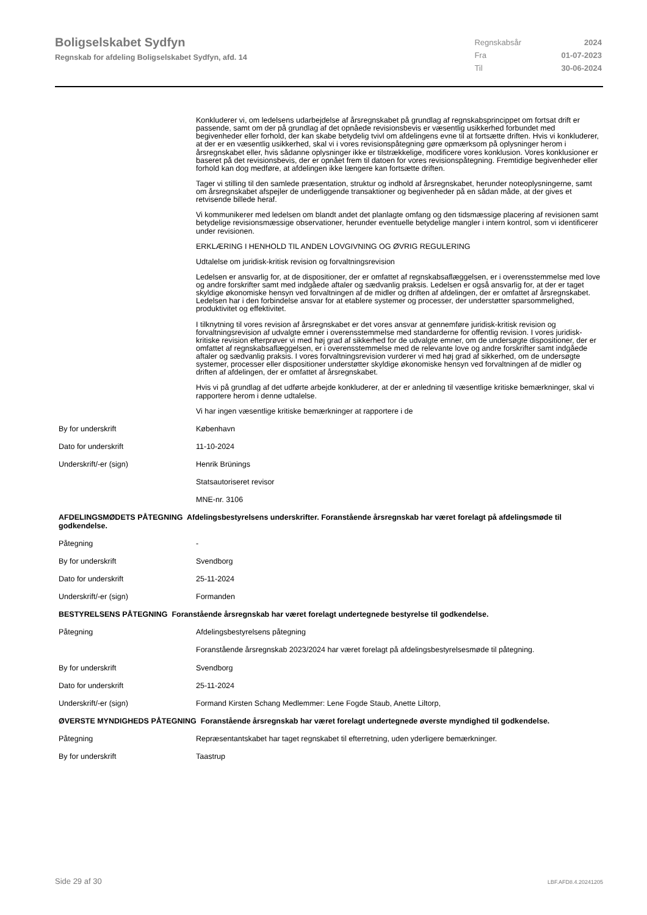Boligselskabet Sydfyn
Regnskab for afdeling Boligselskabet Sydfyn, afd. 14
| Regnskabsår | 2024 |
| Fra | 01-07-2023 |
| Til | 30-06-2024 |
Konkluderer vi, om ledelsens udarbejdelse af årsregnskabet på grundlag af regnskabsprincippet om fortsat drift er passende, samt om der på grundlag af det opnåede revisionsbevis er væsentlig usikkerhed forbundet med begivenheder eller forhold, der kan skabe betydelig tvivl om afdelingens evne til at fortsætte driften. Hvis vi konkluderer, at der er en væsentlig usikkerhed, skal vi i vores revisionspåtegning gøre opmærksom på oplysninger herom i årsregnskabet eller, hvis sådanne oplysninger ikke er tilstrækkelige, modificere vores konklusion. Vores konklusioner er baseret på det revisionsbevis, der er opnået frem til datoen for vores revisionspåtegning. Fremtidige begivenheder eller forhold kan dog medføre, at afdelingen ikke længere kan fortsætte driften.
Tager vi stilling til den samlede præsentation, struktur og indhold af årsregnskabet, herunder noteoplysningerne, samt om årsregnskabet afspejler de underliggende transaktioner og begivenheder på en sådan måde, at der gives et retvisende billede heraf.
Vi kommunikerer med ledelsen om blandt andet det planlagte omfang og den tidsmæssige placering af revisionen samt betydelige revisionsmæssige observationer, herunder eventuelle betydelige mangler i intern kontrol, som vi identificerer under revisionen.
ERKLÆRING I HENHOLD TIL ANDEN LOVGIVNING OG ØVRIG REGULERING
Udtalelse om juridisk-kritisk revision og forvaltningsrevision
Ledelsen er ansvarlig for, at de dispositioner, der er omfattet af regnskabsaflæggelsen, er i overensstemmelse med love og andre forskrifter samt med indgåede aftaler og sædvanlig praksis. Ledelsen er også ansvarlig for, at der er taget skyldige økonomiske hensyn ved forvaltningen af de midler og driften af afdelingen, der er omfattet af årsregnskabet. Ledelsen har i den forbindelse ansvar for at etablere systemer og processer, der understøtter sparsommelighed, produktivitet og effektivitet.
I tilknytning til vores revision af årsregnskabet er det vores ansvar at gennemføre juridisk-kritisk revision og forvaltningsrevision af udvalgte emner i overensstemmelse med standarderne for offentlig revision. I vores juridisk-kritiske revision efterprøver vi med høj grad af sikkerhed for de udvalgte emner, om de undersøgte dispositioner, der er omfattet af regnskabsaflæggelsen, er i overensstemmelse med de relevante love og andre forskrifter samt indgåede aftaler og sædvanlig praksis. I vores forvaltningsrevision vurderer vi med høj grad af sikkerhed, om de undersøgte systemer, processer eller dispositioner understøtter skyldige økonomiske hensyn ved forvaltningen af de midler og driften af afdelingen, der er omfattet af årsregnskabet.
Hvis vi på grundlag af det udførte arbejde konkluderer, at der er anledning til væsentlige kritiske bemærkninger, skal vi rapportere herom i denne udtalelse.
Vi har ingen væsentlige kritiske bemærkninger at rapportere i de
By for underskrift København
Dato for underskrift 11-10-2024
Underskrift/-er (sign) Henrik Brünings
Statsautoriseret revisor
MNE-nr. 3106
AFDELINGSMØDETS PÅTEGNING Afdelingsbestyrelsens underskrifter. Foranstående årsregnskab har været forelagt på afdelingsmøde til godkendelse.
Påtegning -
By for underskrift Svendborg
Dato for underskrift 25-11-2024
Underskrift/-er (sign) Formanden
BESTYRELSENS PÅTEGNING Foranstående årsregnskab har været forelagt undertegnede bestyrelse til godkendelse.
Påtegning Afdelingsbestyrelsens påtegning
Foranstående årsregnskab 2023/2024 har været forelagt på afdelingsbestyrelsesmøde til påtegning.
By for underskrift Svendborg
Dato for underskrift 25-11-2024
Underskrift/-er (sign) Formand Kirsten Schang Medlemmer: Lene Fogde Staub, Anette Liltorp,
ØVERSTE MYNDIGHEDS PÅTEGNING Foranstående årsregnskab har været forelagt undertegnede øverste myndighed til godkendelse.
Påtegning Repræsentantskabet har taget regnskabet til efterretning, uden yderligere bemærkninger.
By for underskrift Taastrup
Side 29 af 30 LBF.AFD8.4.20241205